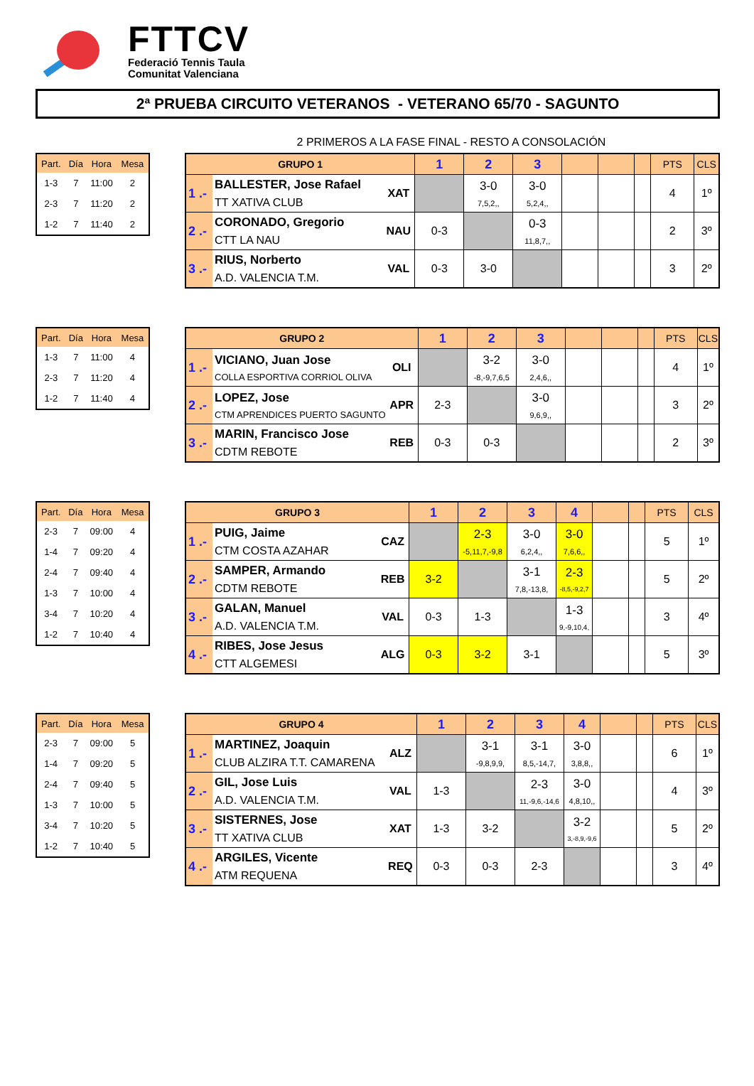FTTCV
Federació Tennis Taula
Comunitat Valenciana
2ª PRUEBA CIRCUITO VETERANOS - VETERANO 65/70 - SAGUNTO
2 PRIMEROS A LA FASE FINAL - RESTO A CONSOLACIÓN
| Part. | Día | Hora | Mesa |
| --- | --- | --- | --- |
| 1-3 | 7 | 11:00 | 2 |
| 2-3 | 7 | 11:20 | 2 |
| 1-2 | 7 | 11:40 | 2 |
| GRUPO 1 | | | 1 | 2 | 3 | | | | PTS | CLS |
| --- | --- | --- | --- | --- | --- | --- | --- | --- | --- | --- |
| 1 .- | BALLESTER, Jose Rafael TT XATIVA CLUB | XAT | | 3-0 7,5,2,, | 3-0 5,2,4,, | | | | 4 | 1º |
| 2 .- | CORONADO, Gregorio CTT LA NAU | NAU | 0-3 | | 0-3 11,8,7,, | | | | 2 | 3º |
| 3 .- | RIUS, Norberto A.D. VALENCIA T.M. | VAL | 0-3 | 3-0 | | | | | 3 | 2º |
| Part. | Día | Hora | Mesa |
| --- | --- | --- | --- |
| 1-3 | 7 | 11:00 | 4 |
| 2-3 | 7 | 11:20 | 4 |
| 1-2 | 7 | 11:40 | 4 |
| GRUPO 2 | | | 1 | 2 | 3 | | | | PTS | CLS |
| --- | --- | --- | --- | --- | --- | --- | --- | --- | --- | --- |
| 1 .- | VICIANO, Juan Jose COLLA ESPORTIVA CORRIOL OLIVA | OLI | | 3-2 -8,-9,7,6,5 | 3-0 2,4,6,, | | | | 4 | 1º |
| 2 .- | LOPEZ, Jose CTM APRENDICES PUERTO SAGUNTO | APR | 2-3 | | 3-0 9,6,9,, | | | | 3 | 2º |
| 3 .- | MARIN, Francisco Jose CDTM REBOTE | REB | 0-3 | 0-3 | | | | | 2 | 3º |
| Part. | Día | Hora | Mesa |
| --- | --- | --- | --- |
| 2-3 | 7 | 09:00 | 4 |
| 1-4 | 7 | 09:20 | 4 |
| 2-4 | 7 | 09:40 | 4 |
| 1-3 | 7 | 10:00 | 4 |
| 3-4 | 7 | 10:20 | 4 |
| 1-2 | 7 | 10:40 | 4 |
| GRUPO 3 | | | 1 | 2 | 3 | 4 | | | PTS | CLS |
| --- | --- | --- | --- | --- | --- | --- | --- | --- | --- | --- |
| 1 .- | PUIG, Jaime CTM COSTA AZAHAR | CAZ | | 2-3 -5,11,7,-9,8 | 3-0 6,2,4,, | 3-0 7,6,6,, | | | 5 | 1º |
| 2 .- | SAMPER, Armando CDTM REBOTE | REB | 3-2 | | 3-1 7,8,-13,8, | 2-3 -8,5,-9,2,7 | | | 5 | 2º |
| 3 .- | GALAN, Manuel A.D. VALENCIA T.M. | VAL | 0-3 | 1-3 | | 1-3 9,-9,10,4, | | | 3 | 4º |
| 4 .- | RIBES, Jose Jesus CTT ALGEMESI | ALG | 0-3 | 3-2 | 3-1 | | | | 5 | 3º |
| Part. | Día | Hora | Mesa |
| --- | --- | --- | --- |
| 2-3 | 7 | 09:00 | 5 |
| 1-4 | 7 | 09:20 | 5 |
| 2-4 | 7 | 09:40 | 5 |
| 1-3 | 7 | 10:00 | 5 |
| 3-4 | 7 | 10:20 | 5 |
| 1-2 | 7 | 10:40 | 5 |
| GRUPO 4 | | | 1 | 2 | 3 | 4 | | | PTS | CLS |
| --- | --- | --- | --- | --- | --- | --- | --- | --- | --- | --- |
| 1 .- | MARTINEZ, Joaquin CLUB ALZIRA T.T. CAMARENA | ALZ | | 3-1 -9,8,9,9, | 3-1 8,5,-14,7, | 3-0 3,8,8,, | | | 6 | 1º |
| 2 .- | GIL, Jose Luis A.D. VALENCIA T.M. | VAL | 1-3 | | 2-3 11,-9,6,-14,6 | 3-0 4,8,10,, | | | 4 | 3º |
| 3 .- | SISTERNES, Jose TT XATIVA CLUB | XAT | 1-3 | 3-2 | | 3-2 3,-8,9,-9,6 | | | 5 | 2º |
| 4 .- | ARGILES, Vicente ATM REQUENA | REQ | 0-3 | 0-3 | 2-3 | | | | 3 | 4º |